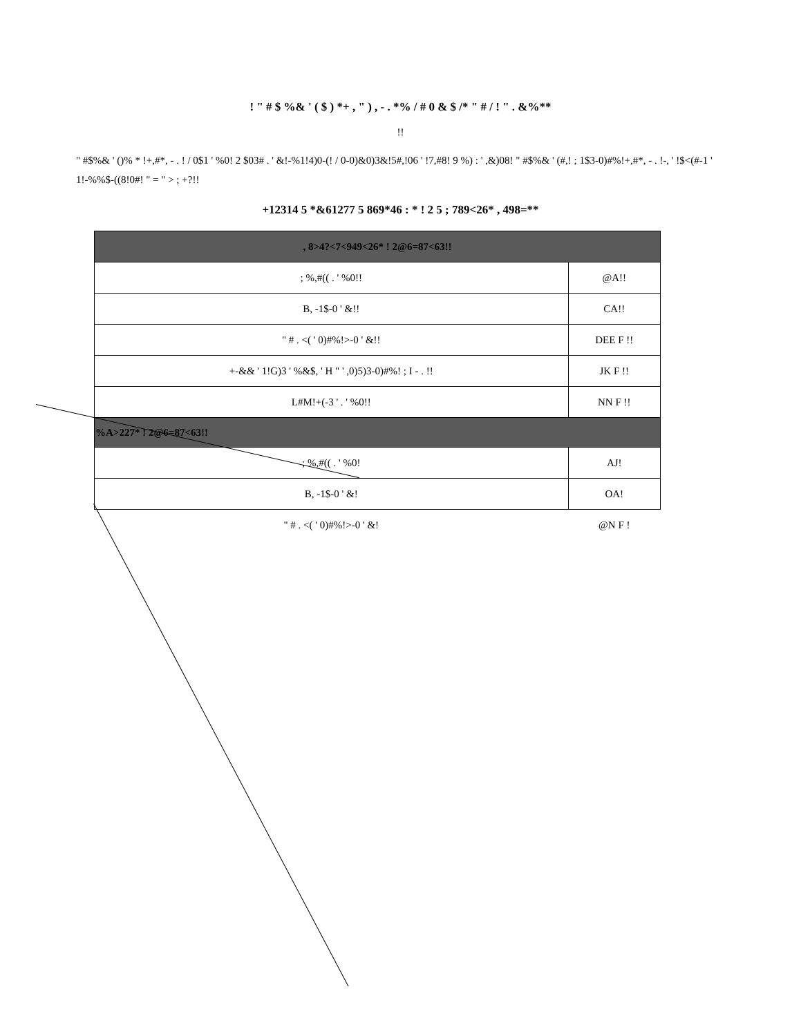! " # $ %& ' ( $ ) *+ , " ) , - . *% / # 0 & $ /* " # / ! " . &%**
!!
" #$%& ' ()% * !+,#*, - . ! / 0$1 ' %0! 2 $03# . ' &!-%1!4)0-(! / 0-0)&0)3&!5#,!06 ' !7,#8! 9 %) : ' ,&)08! " #$%& ' (#,! ; 1$3-0)#%!+,#*, - . !-, ' !$<(#-1 ' 1!-%%$-((8!0#! " = " > ; +?!!
+12314 5 *&61277 5 869*46 : * ! 2 5 ; 789<26* , 498=**
| , 8>4?<7<949<26* ! 2@6=87<63!! | |
| --- | --- |
| ; %,#(( . ' %0!! | @A!! |
| B, -1$-0 ' &!! | CA!! |
| " # . <( ' 0)#%!>-0 ' &!! | DEE F !! |
| +-&& ' 1!G)3 ' %&$, ' H " ' ,0)5)3-0)#%! ; I - . !! | JK F !! |
| L#M!+(-3 ' . ' %0!! | NN F !! |
| %A>227* ! 2@6=87<63!! | |
| ; %,#(( . ' %0! | AJ! |
| B, -1$-0 ' &! | OA! |
| " # . <( ' 0)#%!>-0 ' &! | @N F ! |